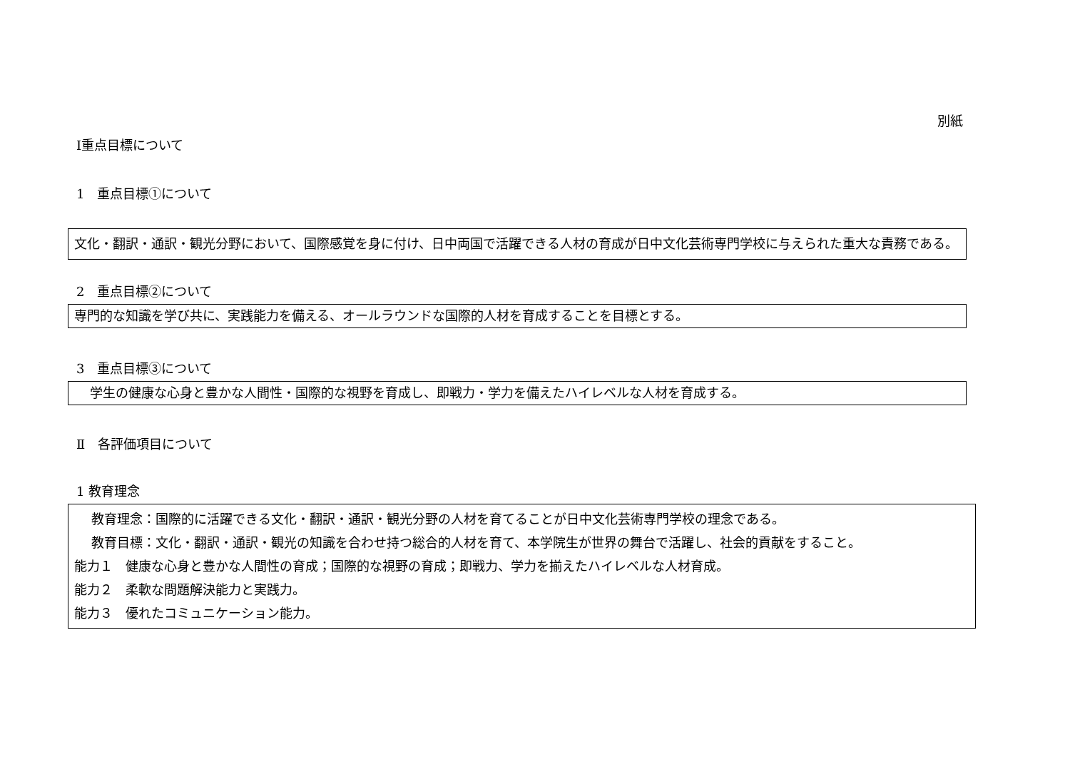別紙
Ⅰ重点目標について
1　重点目標①について
文化・翻訳・通訳・観光分野において、国際感覚を身に付け、日中両国で活躍できる人材の育成が日中文化芸術専門学校に与えられた重大な責務である。
2　重点目標②について
専門的な知識を学び共に、実践能力を備える、オールラウンドな国際的人材を育成することを目標とする。
3　重点目標③について
学生の健康な心身と豊かな人間性・国際的な視野を育成し、即戦力・学力を備えたハイレベルな人材を育成する。
Ⅱ　各評価項目について
1 教育理念
　 教育理念：国際的に活躍できる文化・翻訳・通訳・観光分野の人材を育てることが日中文化芸術専門学校の理念である。
　 教育目標：文化・翻訳・通訳・観光の知識を合わせ持つ総合的人材を育て、本学院生が世界の舞台で活躍し、社会的貢献をすること。
能力１　健康な心身と豊かな人間性の育成；国際的な視野の育成；即戦力、学力を揃えたハイレベルな人材育成。
能力２　柔軟な問題解決能力と実践力。
能力３　優れたコミュニケーション能力。